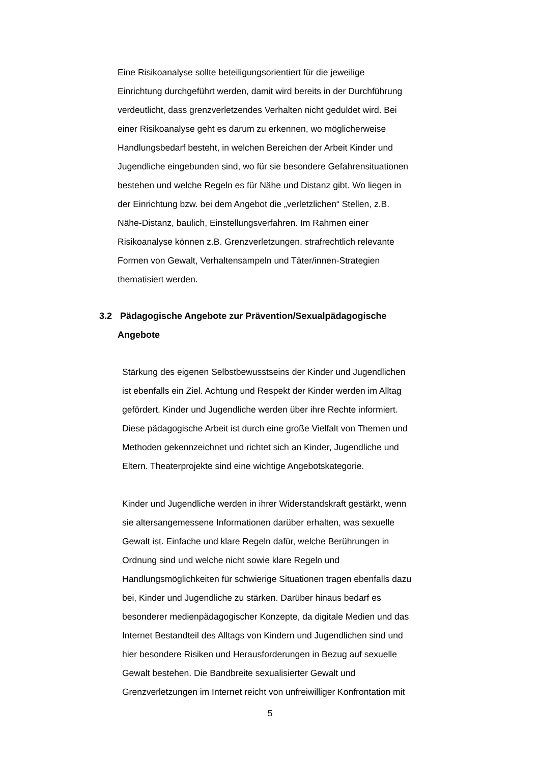Eine Risikoanalyse sollte beteiligungsorientiert für die jeweilige
Einrichtung durchgeführt werden, damit wird bereits in der Durchführung
verdeutlicht, dass grenzverletzendes Verhalten nicht geduldet wird. Bei
einer Risikoanalyse geht es darum zu erkennen, wo möglicherweise
Handlungsbedarf besteht, in welchen Bereichen der Arbeit Kinder und
Jugendliche eingebunden sind, wo für sie besondere Gefahrensituationen
bestehen und welche Regeln es für Nähe und Distanz gibt. Wo liegen in
der Einrichtung bzw. bei dem Angebot die „verletzlichen“ Stellen, z.B.
Nähe-Distanz, baulich, Einstellungsverfahren. Im Rahmen einer
Risikoanalyse können z.B. Grenzverletzungen, strafrechtlich relevante
Formen von Gewalt, Verhaltensampeln und Täter/innen-Strategien
thematisiert werden.
3.2 Pädagogische Angebote zur Prävention/Sexualpädagogische
Angebote
Stärkung des eigenen Selbstbewusstseins der Kinder und Jugendlichen
ist ebenfalls ein Ziel. Achtung und Respekt der Kinder werden im Alltag
gefördert. Kinder und Jugendliche werden über ihre Rechte informiert.
Diese pädagogische Arbeit ist durch eine große Vielfalt von Themen und
Methoden gekennzeichnet und richtet sich an Kinder, Jugendliche und
Eltern. Theaterprojekte sind eine wichtige Angebotskategorie.
Kinder und Jugendliche werden in ihrer Widerstandskraft gestärkt, wenn
sie altersangemessene Informationen darüber erhalten, was sexuelle
Gewalt ist. Einfache und klare Regeln dafür, welche Berührungen in
Ordnung sind und welche nicht sowie klare Regeln und
Handlungsmöglichkeiten für schwierige Situationen tragen ebenfalls dazu
bei, Kinder und Jugendliche zu stärken. Darüber hinaus bedarf es
besonderer medienpädagogischer Konzepte, da digitale Medien und das
Internet Bestandteil des Alltags von Kindern und Jugendlichen sind und
hier besondere Risiken und Herausforderungen in Bezug auf sexuelle
Gewalt bestehen. Die Bandbreite sexualisierter Gewalt und
Grenzverletzungen im Internet reicht von unfreiwilliger Konfrontation mit
5